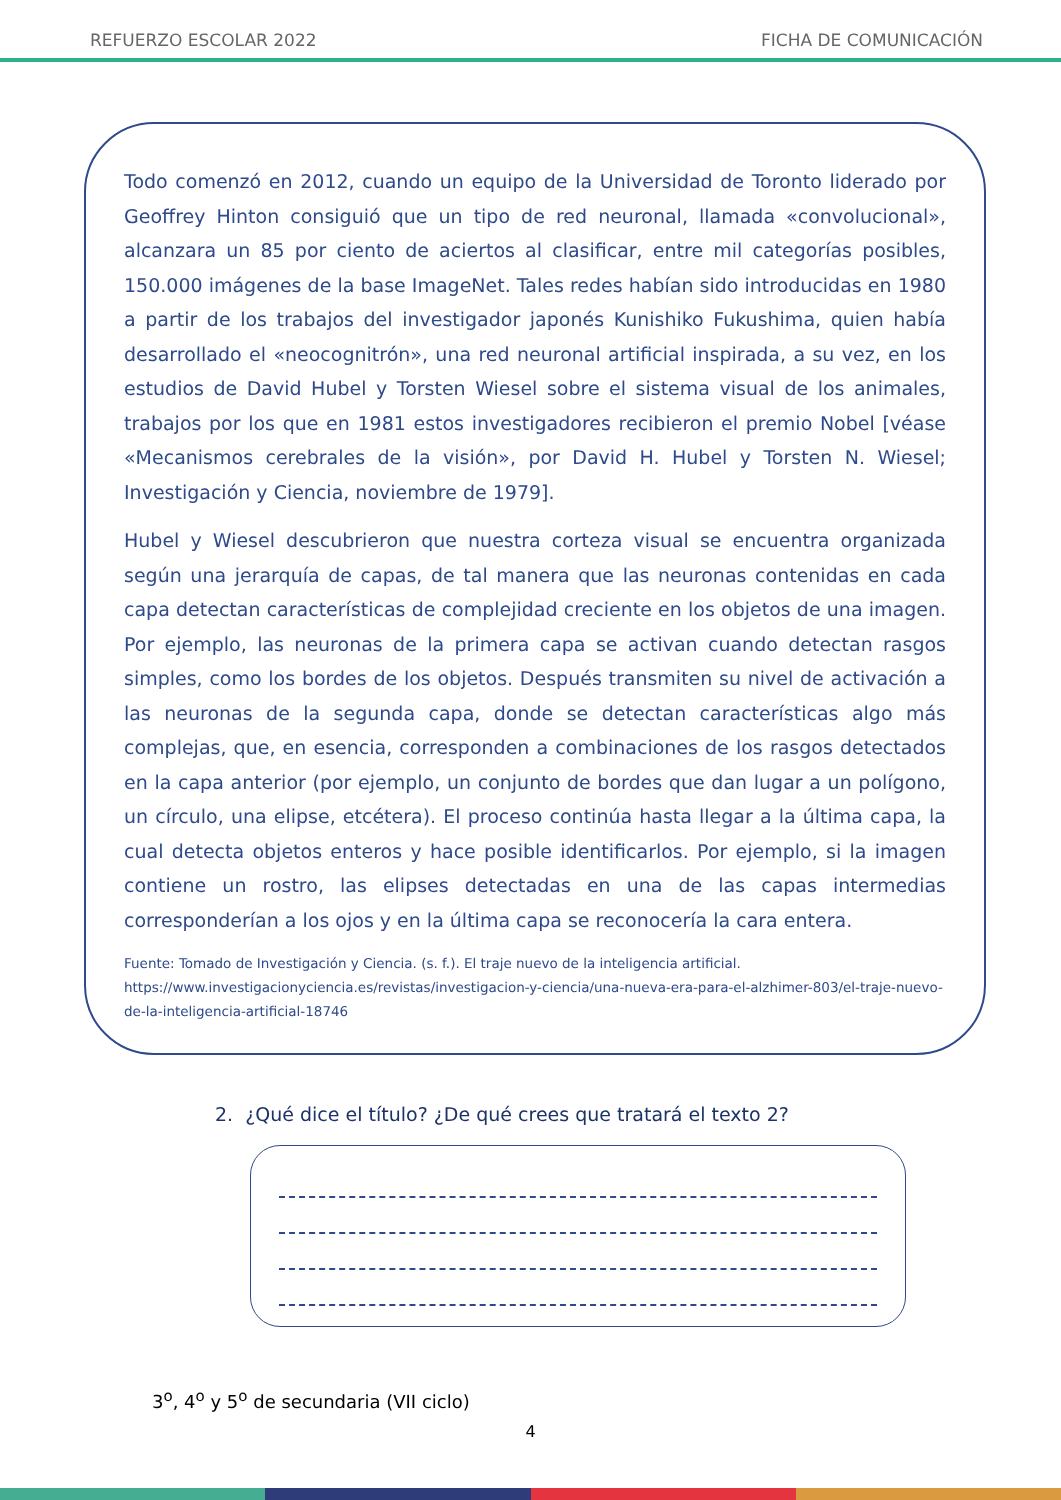REFUERZO ESCOLAR 2022 FICHA DE COMUNICACIÓN
Todo comenzó en 2012, cuando un equipo de la Universidad de Toronto liderado por Geoffrey Hinton consiguió que un tipo de red neuronal, llamada «convolucional», alcanzara un 85 por ciento de aciertos al clasificar, entre mil categorías posibles, 150.000 imágenes de la base ImageNet. Tales redes habían sido introducidas en 1980 a partir de los trabajos del investigador japonés Kunishiko Fukushima, quien había desarrollado el «neocognitrón», una red neuronal artificial inspirada, a su vez, en los estudios de David Hubel y Torsten Wiesel sobre el sistema visual de los animales, trabajos por los que en 1981 estos investigadores recibieron el premio Nobel [véase «Mecanismos cerebrales de la visión», por David H. Hubel y Torsten N. Wiesel; Investigación y Ciencia, noviembre de 1979].
Hubel y Wiesel descubrieron que nuestra corteza visual se encuentra organizada según una jerarquía de capas, de tal manera que las neuronas contenidas en cada capa detectan características de complejidad creciente en los objetos de una imagen. Por ejemplo, las neuronas de la primera capa se activan cuando detectan rasgos simples, como los bordes de los objetos. Después transmiten su nivel de activación a las neuronas de la segunda capa, donde se detectan características algo más complejas, que, en esencia, corresponden a combinaciones de los rasgos detectados en la capa anterior (por ejemplo, un conjunto de bordes que dan lugar a un polígono, un círculo, una elipse, etcétera). El proceso continúa hasta llegar a la última capa, la cual detecta objetos enteros y hace posible identificarlos. Por ejemplo, si la imagen contiene un rostro, las elipses detectadas en una de las capas intermedias corresponderían a los ojos y en la última capa se reconocería la cara entera.
Fuente: Tomado de Investigación y Ciencia. (s. f.). El traje nuevo de la inteligencia artificial.
https://www.investigacionyciencia.es/revistas/investigacion-y-ciencia/una-nueva-era-para-el-alzhimer-803/el-traje-nuevo-de-la-inteligencia-artificial-18746
2. ¿Qué dice el título? ¿De qué crees que tratará el texto 2?
3<sup>o</sup>, 4<sup>o</sup> y 5<sup>o</sup> de secundaria (VII ciclo)
4